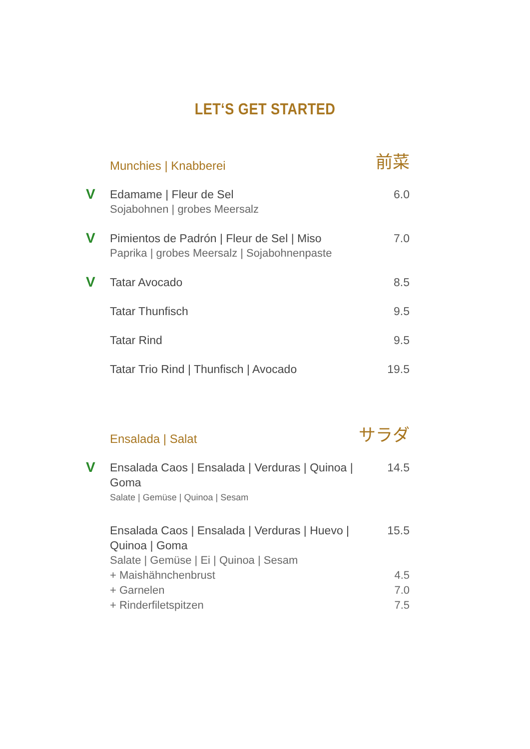LET‘S GET STARTED
Munchies | Knabberei 前菜
V
Edamame | Fleur de Sel
Sojabohnen | grobes Meersalz
6.0
V
Pimientos de Padrón | Fleur de Sel | Miso
Paprika | grobes Meersalz | Sojabohnenpaste
7.0
V
Tatar Avocado 8.5
Tatar Thunfisch 9.5
Tatar Rind 9.5
Tatar Trio Rind | Thunfisch | Avocado
19.5
Ensalada | Salat サラダ
V
Ensalada Caos | Ensalada | Verduras | Quinoa | Goma
Salate | Gemüse | Quinoa | Sesam
14.5
Ensalada Caos | Ensalada | Verduras | Huevo | Quinoa | Goma
Salate | Gemüse | Ei | Quinoa | Sesam
15.5
+ Maishähnchenbrust 4.5
+ Garnelen 7.0
+ Rinderfiletspitzen 7.5